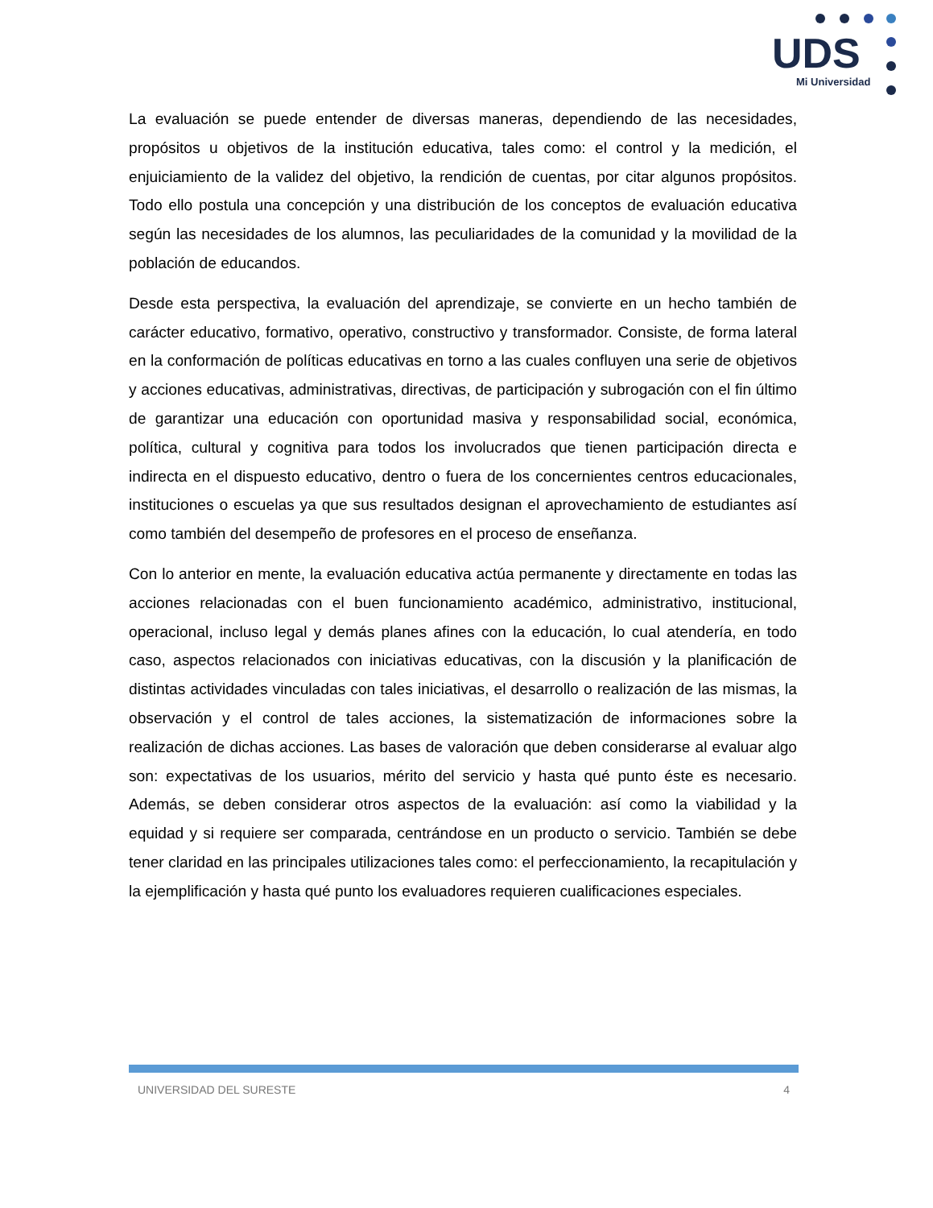UDS
Mi Universidad
La evaluación se puede entender de diversas maneras, dependiendo de las necesidades, propósitos u objetivos de la institución educativa, tales como: el control y la medición, el enjuiciamiento de la validez del objetivo, la rendición de cuentas, por citar algunos propósitos. Todo ello postula una concepción y una distribución de los conceptos de evaluación educativa según las necesidades de los alumnos, las peculiaridades de la comunidad y la movilidad de la población de educandos.
Desde esta perspectiva, la evaluación del aprendizaje, se convierte en un hecho también de carácter educativo, formativo, operativo, constructivo y transformador. Consiste, de forma lateral en la conformación de políticas educativas en torno a las cuales confluyen una serie de objetivos y acciones educativas, administrativas, directivas, de participación y subrogación con el fin último de garantizar una educación con oportunidad masiva y responsabilidad social, económica, política, cultural y cognitiva para todos los involucrados que tienen participación directa e indirecta en el dispuesto educativo, dentro o fuera de los concernientes centros educacionales, instituciones o escuelas ya que sus resultados designan el aprovechamiento de estudiantes así como también del desempeño de profesores en el proceso de enseñanza.
Con lo anterior en mente, la evaluación educativa actúa permanente y directamente en todas las acciones relacionadas con el buen funcionamiento académico, administrativo, institucional, operacional, incluso legal y demás planes afines con la educación, lo cual atendería, en todo caso, aspectos relacionados con iniciativas educativas, con la discusión y la planificación de distintas actividades vinculadas con tales iniciativas, el desarrollo o realización de las mismas, la observación y el control de tales acciones, la sistematización de informaciones sobre la realización de dichas acciones. Las bases de valoración que deben considerarse al evaluar algo son: expectativas de los usuarios, mérito del servicio y hasta qué punto éste es necesario. Además, se deben considerar otros aspectos de la evaluación: así como la viabilidad y la equidad y si requiere ser comparada, centrándose en un producto o servicio. También se debe tener claridad en las principales utilizaciones tales como: el perfeccionamiento, la recapitulación y la ejemplificación y hasta qué punto los evaluadores requieren cualificaciones especiales.
UNIVERSIDAD DEL SURESTE 4